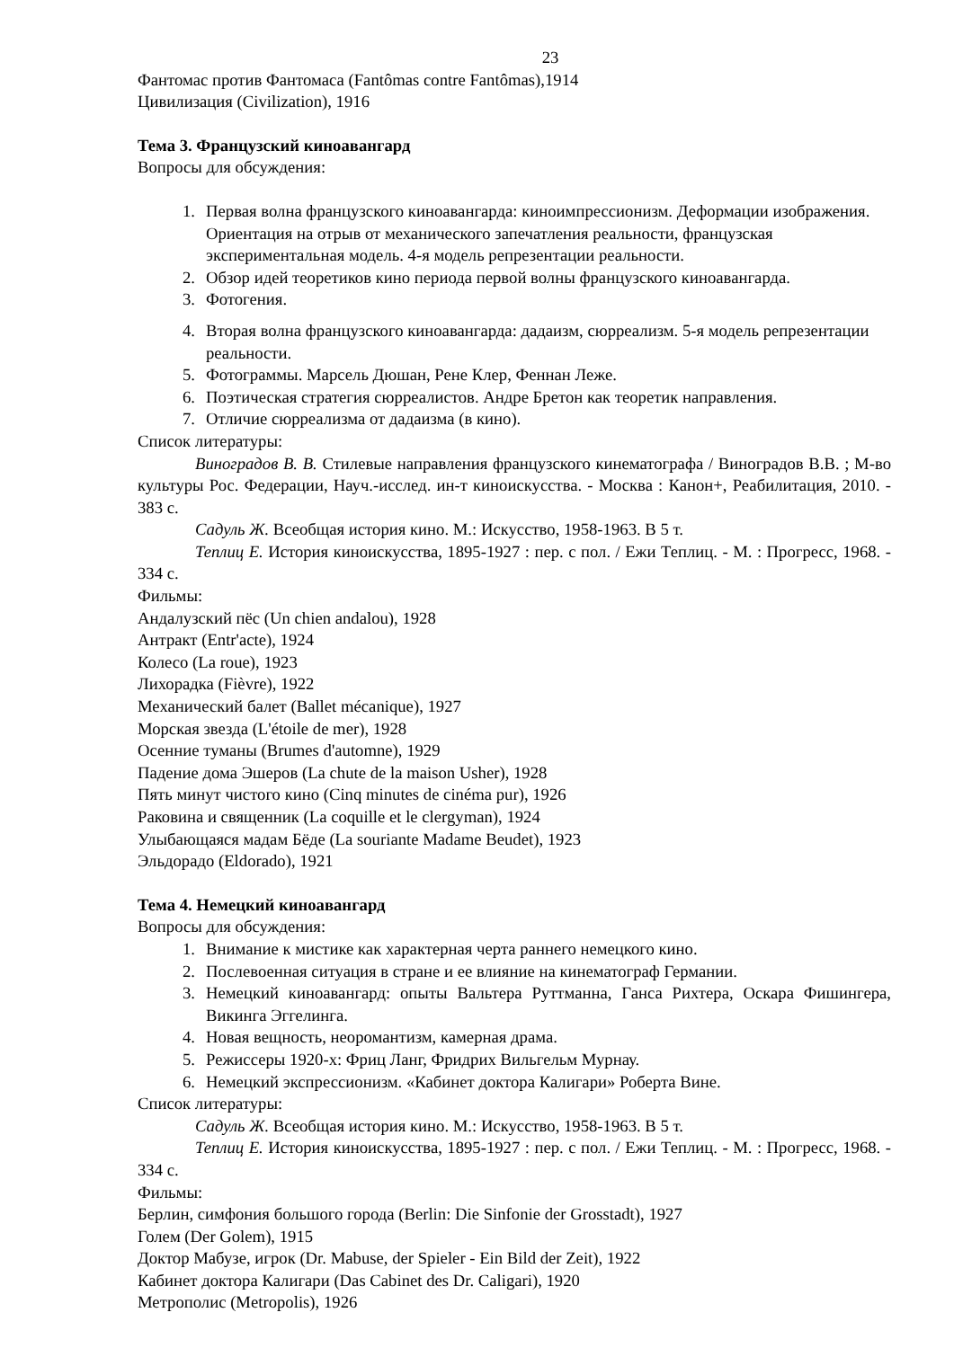23
Фантомас против Фантомаса (Fantômas contre Fantômas),1914
Цивилизация (Civilization), 1916
Тема 3. Французский киноавангард
Вопросы для обсуждения:
1. Первая волна французского киноавангарда: киноимпрессионизм. Деформации изображения. Ориентация на отрыв от механического запечатления реальности, французская экспериментальная модель. 4-я модель репрезентации реальности.
2. Обзор идей теоретиков кино периода первой волны французского киноавангарда.
3. Фотогения.
4. Вторая волна французского киноавангарда: дадаизм, сюрреализм. 5-я модель репрезентации реальности.
5. Фотограммы. Марсель Дюшан, Рене Клер, Феннан Леже.
6. Поэтическая стратегия сюрреалистов. Андре Бретон как теоретик направления.
7. Отличие сюрреализма от дадаизма (в кино).
Список литературы:
Виноградов В. В. Стилевые направления французского кинематографа / Виноградов В.В. ; М-во культуры Рос. Федерации, Науч.-исслед. ин-т киноискусства. - Москва : Канон+, Реабилитация, 2010. - 383 с.
Садуль Ж. Всеобщая история кино. М.: Искусство, 1958-1963. В 5 т.
Теплиц Е. История киноискусства, 1895-1927 : пер. с пол. / Ежи Теплиц. - М. : Прогресс, 1968. - 334 с.
Фильмы:
Андалузский пёс (Un chien andalou), 1928
Антракт (Entr'acte), 1924
Колесо (La roue), 1923
Лихорадка (Fièvre), 1922
Механический балет (Ballet mécanique), 1927
Морская звезда (L'étoile de mer), 1928
Осенние туманы (Brumes d'automne), 1929
Падение дома Эшеров (La chute de la maison Usher), 1928
Пять минут чистого кино (Cinq minutes de cinéma pur), 1926
Раковина и священник (La coquille et le clergyman), 1924
Улыбающаяся мадам Бёде (La souriante Madame Beudet), 1923
Эльдорадо (Eldorado), 1921
Тема 4. Немецкий киноавангард
Вопросы для обсуждения:
1. Внимание к мистике как характерная черта раннего немецкого кино.
2. Послевоенная ситуация в стране и ее влияние на кинематограф Германии.
3. Немецкий киноавангард: опыты Вальтера Руттманна, Ганса Рихтера, Оскара Фишингера, Викинга Эггелинга.
4. Новая вещность, неоромантизм, камерная драма.
5. Режиссеры 1920-х: Фриц Ланг, Фридрих Вильгельм Мурнау.
6. Немецкий экспрессионизм. «Кабинет доктора Калигари» Роберта Вине.
Список литературы:
Садуль Ж. Всеобщая история кино. М.: Искусство, 1958-1963. В 5 т.
Теплиц Е. История киноискусства, 1895-1927 : пер. с пол. / Ежи Теплиц. - М. : Прогресс, 1968. - 334 с.
Фильмы:
Берлин, симфония большого города (Berlin: Die Sinfonie der Grosstadt), 1927
Голем (Der Golem), 1915
Доктор Мабузе, игрок (Dr. Mabuse, der Spieler - Ein Bild der Zeit), 1922
Кабинет доктора Калигари (Das Cabinet des Dr. Caligari), 1920
Метрополис (Metropolis), 1926